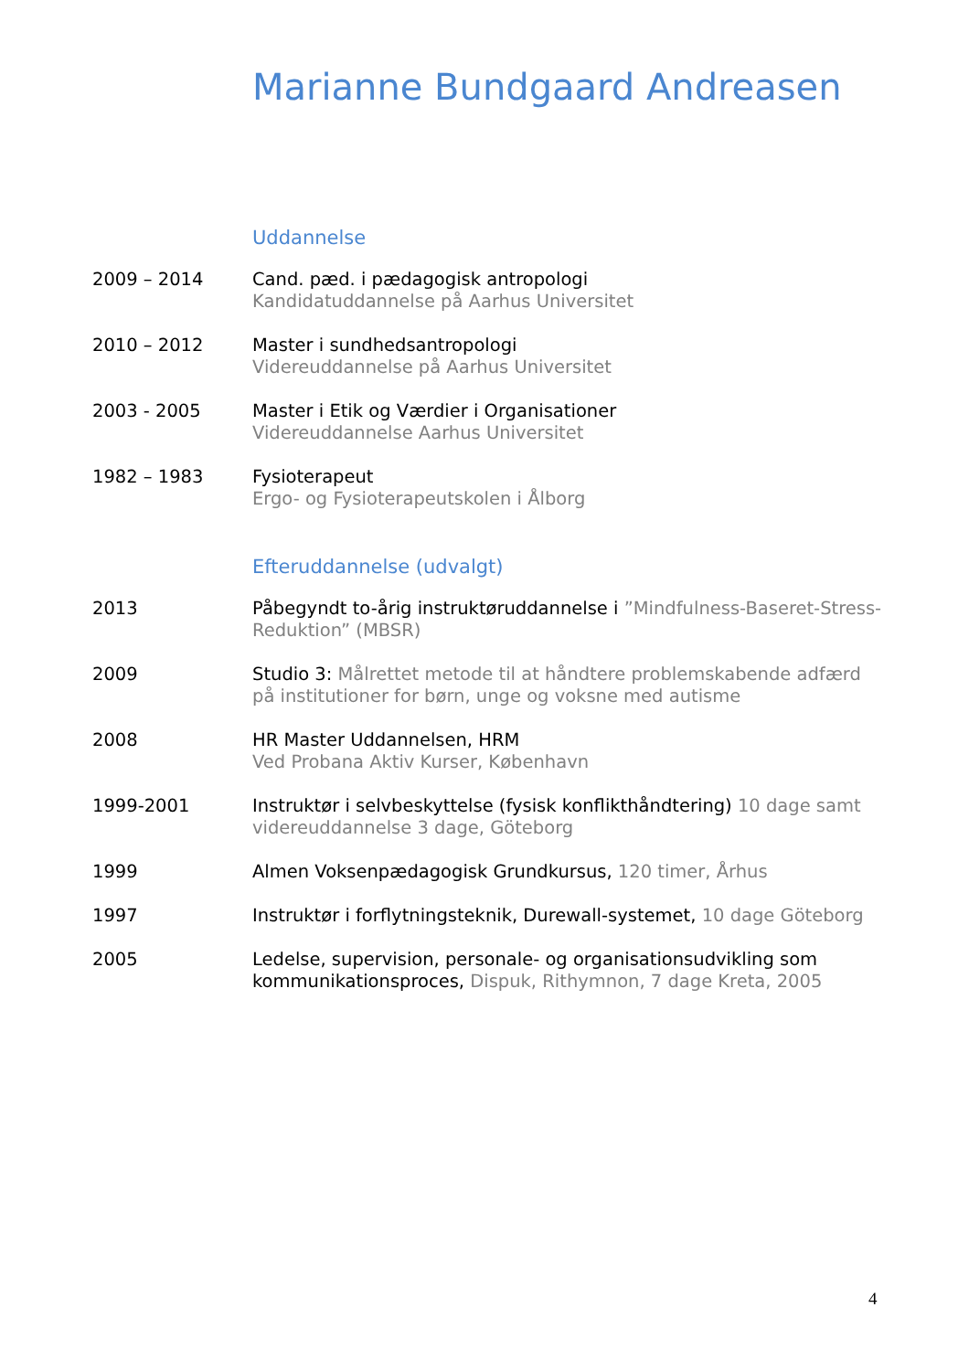Marianne Bundgaard Andreasen
Uddannelse
2009 – 2014 Cand. pæd. i pædagogisk antropologi
Kandidatuddannelse på Aarhus Universitet
2010 – 2012 Master i sundhedsantropologi
Videreuddannelse på Aarhus Universitet
2003 - 2005 Master i Etik og Værdier i Organisationer
Videreuddannelse Aarhus Universitet
1982 – 1983 Fysioterapeut
Ergo- og Fysioterapeutskolen i Ålborg
Efteruddannelse (udvalgt)
2013 Påbegyndt to-årig instruktøruddannelse i ”Mindfulness-Baseret-Stress-Reduktion” (MBSR)
2009 Studio 3: Målrettet metode til at håndtere problemskabende adfærd på institutioner for børn, unge og voksne med autisme
2008 HR Master Uddannelsen, HRM
Ved Probana Aktiv Kurser, København
1999-2001 Instruktør i selvbeskyttelse (fysisk konflikthåndtering) 10 dage samt videreuddannelse 3 dage, Göteborg
1999 Almen Voksenpædagogisk Grundkursus, 120 timer, Århus
1997 Instruktør i forflytningsteknik, Durewall-systemet, 10 dage Göteborg
2005 Ledelse, supervision, personale- og organisationsudvikling som kommunikationsproces, Dispuk, Rithymnon, 7 dage Kreta, 2005
4